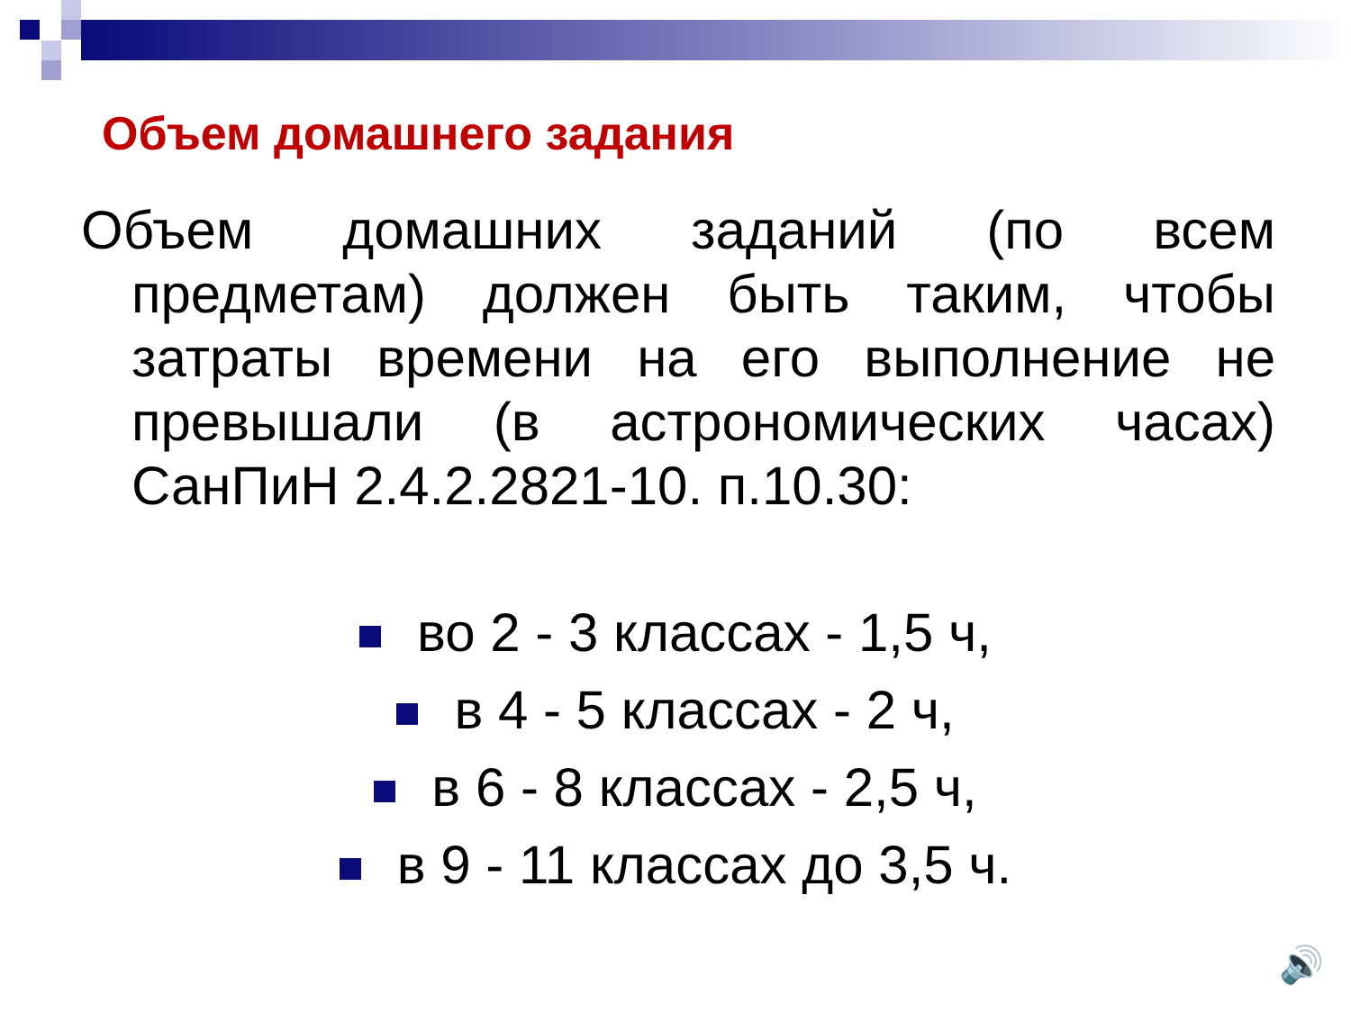Объем домашнего задания
Объем домашних заданий (по всем предметам) должен быть таким, чтобы затраты времени на его выполнение не превышали (в астрономических часах) СанПиН 2.4.2.2821-10. п.10.30:
во 2 - 3 классах - 1,5 ч,
в 4 - 5 классах - 2 ч,
в 6 - 8 классах - 2,5 ч,
в 9 - 11 классах до 3,5 ч.
🔊